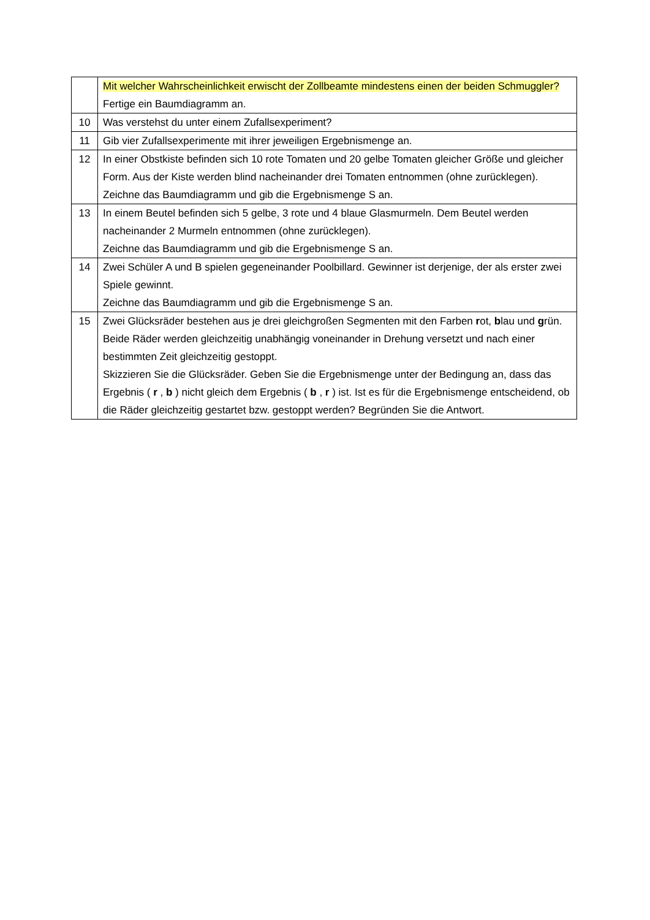| | Mit welcher Wahrscheinlichkeit erwischt der Zollbeamte mindestens einen der beiden Schmuggler? Fertige ein Baumdiagramm an. |
| 10 | Was verstehst du unter einem Zufallsexperiment? |
| 11 | Gib vier Zufallsexperimente mit ihrer jeweiligen Ergebnismenge an. |
| 12 | In einer Obstkiste befinden sich 10 rote Tomaten und 20 gelbe Tomaten gleicher Größe und gleicher Form. Aus der Kiste werden blind nacheinander drei Tomaten entnommen (ohne zurücklegen). Zeichne das Baumdiagramm und gib die Ergebnismenge S an. |
| 13 | In einem Beutel befinden sich 5 gelbe, 3 rote und 4 blaue Glasmurmeln. Dem Beutel werden nacheinander 2 Murmeln entnommen (ohne zurücklegen). Zeichne das Baumdiagramm und gib die Ergebnismenge S an. |
| 14 | Zwei Schüler A und B spielen gegeneinander Poolbillard. Gewinner ist derjenige, der als erster zwei Spiele gewinnt. Zeichne das Baumdiagramm und gib die Ergebnismenge S an. |
| 15 | Zwei Glücksräder bestehen aus je drei gleichgroßen Segmenten mit den Farben r ot, b lau und g rün. Beide Räder werden gleichzeitig unabhängig voneinander in Drehung versetzt und nach einer bestimmten Zeit gleichzeitig gestoppt. Skizzieren Sie die Glücksräder. Geben Sie die Ergebnismenge unter der Bedingung an, dass das Ergebnis ( r , b ) nicht gleich dem Ergebnis ( b , r ) ist. Ist es für die Ergebnismenge entscheidend, ob die Räder gleichzeitig gestartet bzw. gestoppt werden? Begründen Sie die Antwort. |